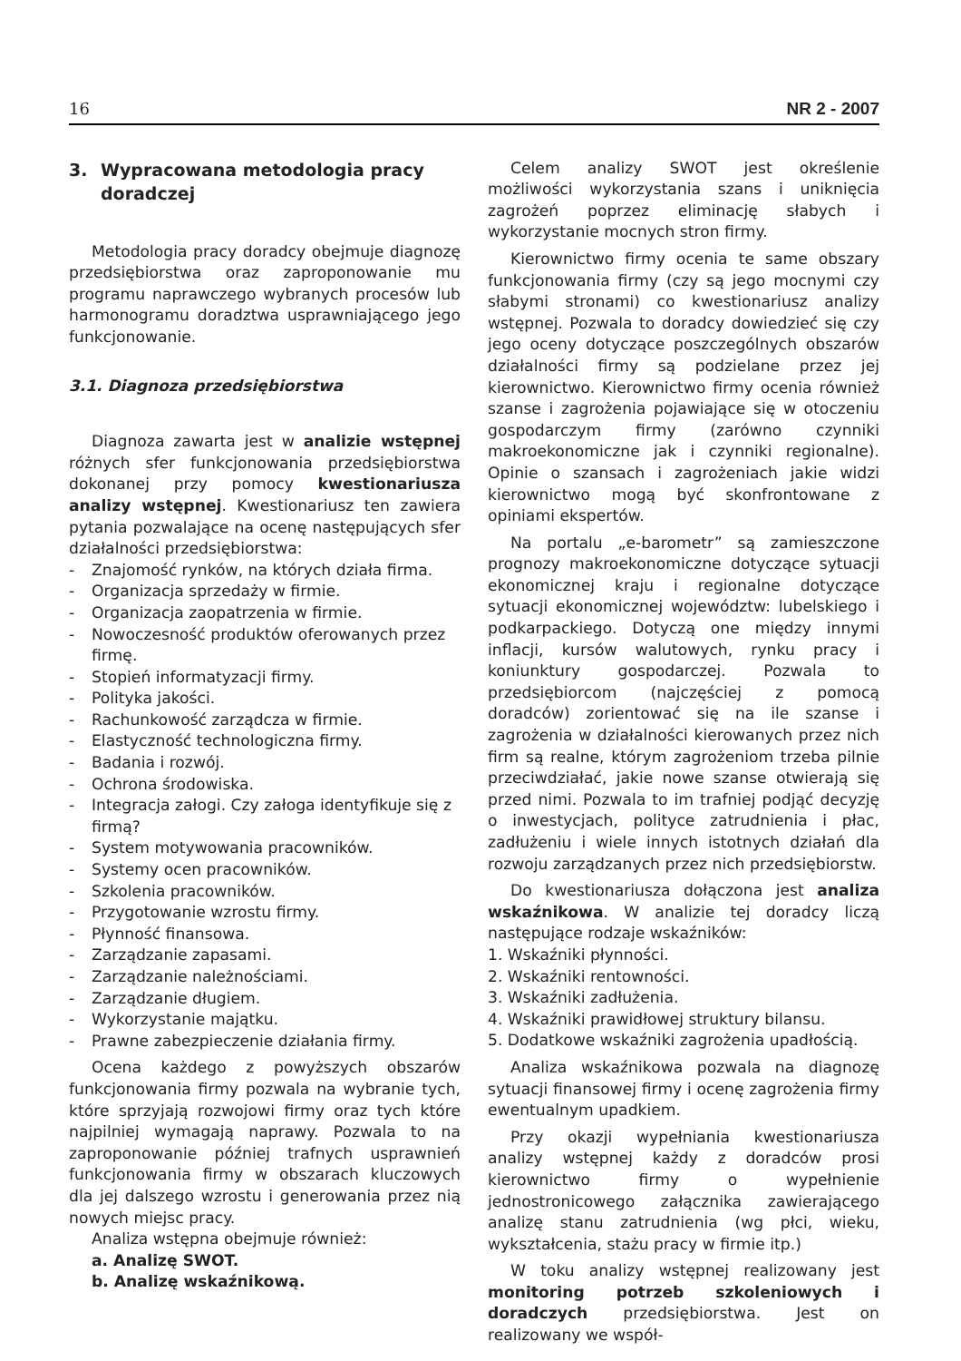16
NR 2 - 2007
3. Wypracowana metodologia pracy doradczej
Metodologia pracy doradcy obejmuje diagnozę przedsiębiorstwa oraz zaproponowanie mu programu naprawczego wybranych procesów lub harmonogramu doradztwa usprawniającego jego funkcjonowanie.
3.1. Diagnoza przedsiębiorstwa
Diagnoza zawarta jest w analizie wstępnej różnych sfer funkcjonowania przedsiębiorstwa dokonanej przy pomocy kwestionariusza analizy wstępnej. Kwestionariusz ten zawiera pytania pozwalające na ocenę następujących sfer działalności przedsiębiorstwa:
- Znajomość rynków, na których działa firma.
- Organizacja sprzedaży w firmie.
- Organizacja zaopatrzenia w firmie.
- Nowoczesność produktów oferowanych przez firmę.
- Stopień informatyzacji firmy.
- Polityka jakości.
- Rachunkowość zarządcza w firmie.
- Elastyczność technologiczna firmy.
- Badania i rozwój.
- Ochrona środowiska.
- Integracja załogi. Czy załoga identyfikuje się z firmą?
- System motywowania pracowników.
- Systemy ocen pracowników.
- Szkolenia pracowników.
- Przygotowanie wzrostu firmy.
- Płynność finansowa.
- Zarządzanie zapasami.
- Zarządzanie należnościami.
- Zarządzanie długiem.
- Wykorzystanie majątku.
- Prawne zabezpieczenie działania firmy.
Ocena każdego z powyższych obszarów funkcjonowania firmy pozwala na wybranie tych, które sprzyjają rozwojowi firmy oraz tych które najpilniej wymagają naprawy. Pozwala to na zaproponowanie później trafnych usprawnień funkcjonowania firmy w obszarach kluczowych dla jej dalszego wzrostu i generowania przez nią nowych miejsc pracy.
Analiza wstępna obejmuje również:
a. Analizę SWOT.
b. Analizę wskaźnikową.
Celem analizy SWOT jest określenie możliwości wykorzystania szans i uniknięcia zagrożeń poprzez eliminację słabych i wykorzystanie mocnych stron firmy.
Kierownictwo firmy ocenia te same obszary funkcjonowania firmy (czy są jego mocnymi czy słabymi stronami) co kwestionariusz analizy wstępnej. Pozwala to doradcy dowiedzieć się czy jego oceny dotyczące poszczególnych obszarów działalności firmy są podzielane przez jej kierownictwo. Kierownictwo firmy ocenia również szanse i zagrożenia pojawiające się w otoczeniu gospodarczym firmy (zarówno czynniki makroekonomiczne jak i czynniki regionalne). Opinie o szansach i zagrożeniach jakie widzi kierownictwo mogą być skonfrontowane z opiniami ekspertów.
Na portalu „e-barometr” są zamieszczone prognozy makroekonomiczne dotyczące sytuacji ekonomicznej kraju i regionalne dotyczące sytuacji ekonomicznej województw: lubelskiego i podkarpackiego. Dotyczą one między innymi inflacji, kursów walutowych, rynku pracy i koniunktury gospodarczej. Pozwala to przedsiębiorcom (najczęściej z pomocą doradców) zorientować się na ile szanse i zagrożenia w działalności kierowanych przez nich firm są realne, którym zagrożeniom trzeba pilnie przeciwdziałać, jakie nowe szanse otwierają się przed nimi. Pozwala to im trafniej podjąć decyzję o inwestycjach, polityce zatrudnienia i płac, zadłużeniu i wiele innych istotnych działań dla rozwoju zarządzanych przez nich przedsiębiorstw.
Do kwestionariusza dołączona jest analiza wskaźnikowa. W analizie tej doradcy liczą następujące rodzaje wskaźników:
1. Wskaźniki płynności.
2. Wskaźniki rentowności.
3. Wskaźniki zadłużenia.
4. Wskaźniki prawidłowej struktury bilansu.
5. Dodatkowe wskaźniki zagrożenia upadłością.
Analiza wskaźnikowa pozwala na diagnozę sytuacji finansowej firmy i ocenę zagrożenia firmy ewentualnym upadkiem.
Przy okazji wypełniania kwestionariusza analizy wstępnej każdy z doradców prosi kierownictwo firmy o wypełnienie jednostronicowego załącznika zawierającego analizę stanu zatrudnienia (wg płci, wieku, wykształcenia, stażu pracy w firmie itp.)
W toku analizy wstępnej realizowany jest monitoring potrzeb szkoleniowych i doradczych przedsiębiorstwa. Jest on realizowany we współ-